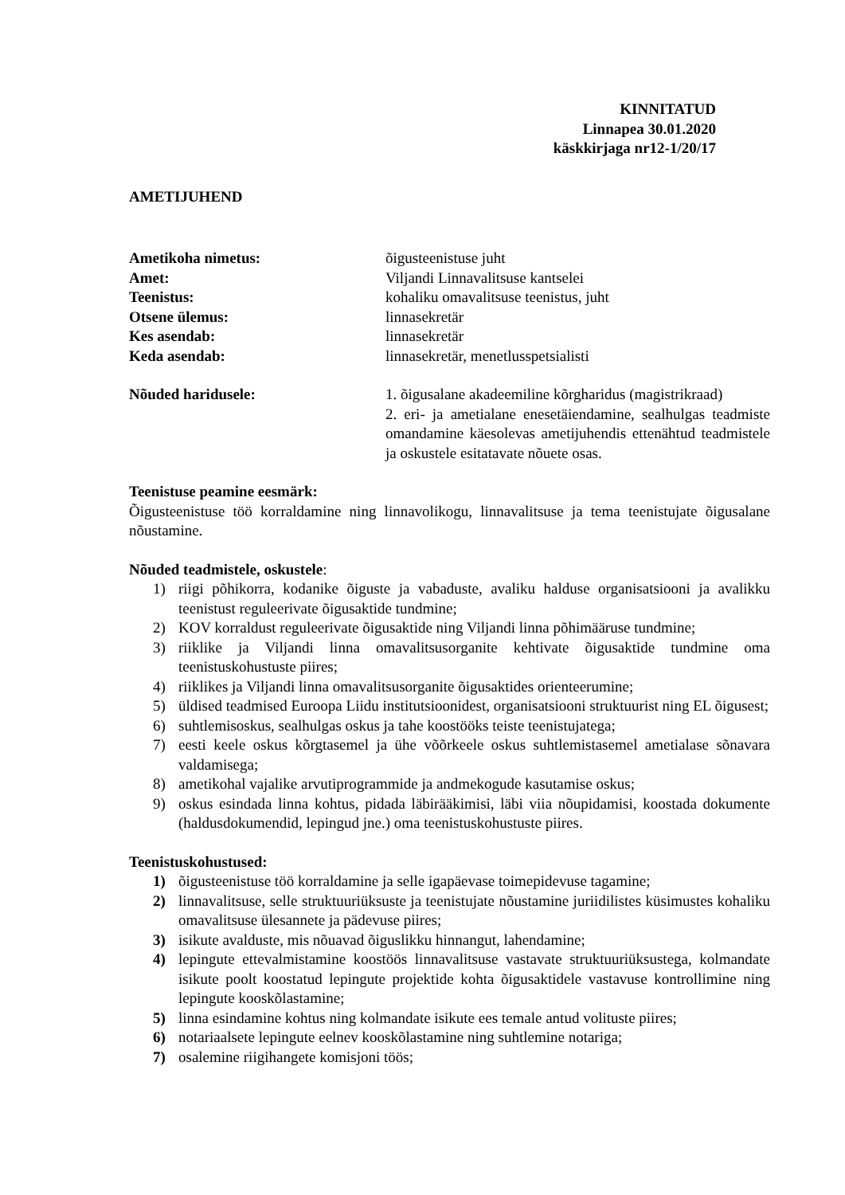KINNITATUD
Linnapea 30.01.2020
käskkirjaga nr12-1/20/17
AMETIJUHEND
Ametikoha nimetus: õigusteenistuse juht
Amet: Viljandi Linnavalitsuse kantselei
Teenistus: kohaliku omavalitsuse teenistus, juht
Otsene ülemus: linnasekretär
Kes asendab: linnasekretär
Keda asendab: linnasekretär, menetlusspetsialisti
Nõuded haridusele: 1. õigusalane akadeemiline kõrgharidus (magistrikraad)
2. eri- ja ametialane enesetäiendamine, sealhulgas teadmiste omandamine käesolevas ametijuhendis ettenähtud teadmistele ja oskustele esitatavate nõuete osas.
Teenistuse peamine eesmärk:
Õigusteenistuse töö korraldamine ning linnavolikogu, linnavalitsuse ja tema teenistujate õigusalane nõustamine.
Nõuded teadmistele, oskustele:
1) riigi põhikorra, kodanike õiguste ja vabaduste, avaliku halduse organisatsiooni ja avalikku teenistust reguleerivate õigusaktide tundmine;
2) KOV korraldust reguleerivate õigusaktide ning Viljandi linna põhimääruse tundmine;
3) riiklike ja Viljandi linna omavalitsusorganite kehtivate õigusaktide tundmine oma teenistuskohustuste piires;
4) riiklikes ja Viljandi linna omavalitsusorganite õigusaktides orienteerumine;
5) üldised teadmised Euroopa Liidu institutsioonidest, organisatsiooni struktuurist ning EL õigusest;
6) suhtlemisoskus, sealhulgas oskus ja tahe koostööks teiste teenistujatega;
7) eesti keele oskus kõrgtasemel ja ühe võõrkeele oskus suhtlemistasemel ametialase sõnavara valdamisega;
8) ametikohal vajalike arvutiprogrammide ja andmekogude kasutamise oskus;
9) oskus esindada linna kohtus, pidada läbirääkimisi, läbi viia nõupidamisi, koostada dokumente (haldusdokumendid, lepingud jne.) oma teenistuskohustuste piires.
Teenistuskohustused:
1) õigusteenistuse töö korraldamine ja selle igapäevase toimepidevuse tagamine;
2) linnavalitsuse, selle struktuuriüksuste ja teenistujate nõustamine juriidilistes küsimustes kohaliku omavalitsuse ülesannete ja pädevuse piires;
3) isikute avalduste, mis nõuavad õiguslikku hinnangut, lahendamine;
4) lepingute ettevalmistamine koostöös linnavalitsuse vastavate struktuuriüksustega, kolmandate isikute poolt koostatud lepingute projektide kohta õigusaktidele vastavuse kontrollimine ning lepingute kooskõlastamine;
5) linna esindamine kohtus ning kolmandate isikute ees temale antud volituste piires;
6) notariaalsete lepingute eelnev kooskõlastamine ning suhtlemine notariga;
7) osalemine riigihangete komisjoni töös;